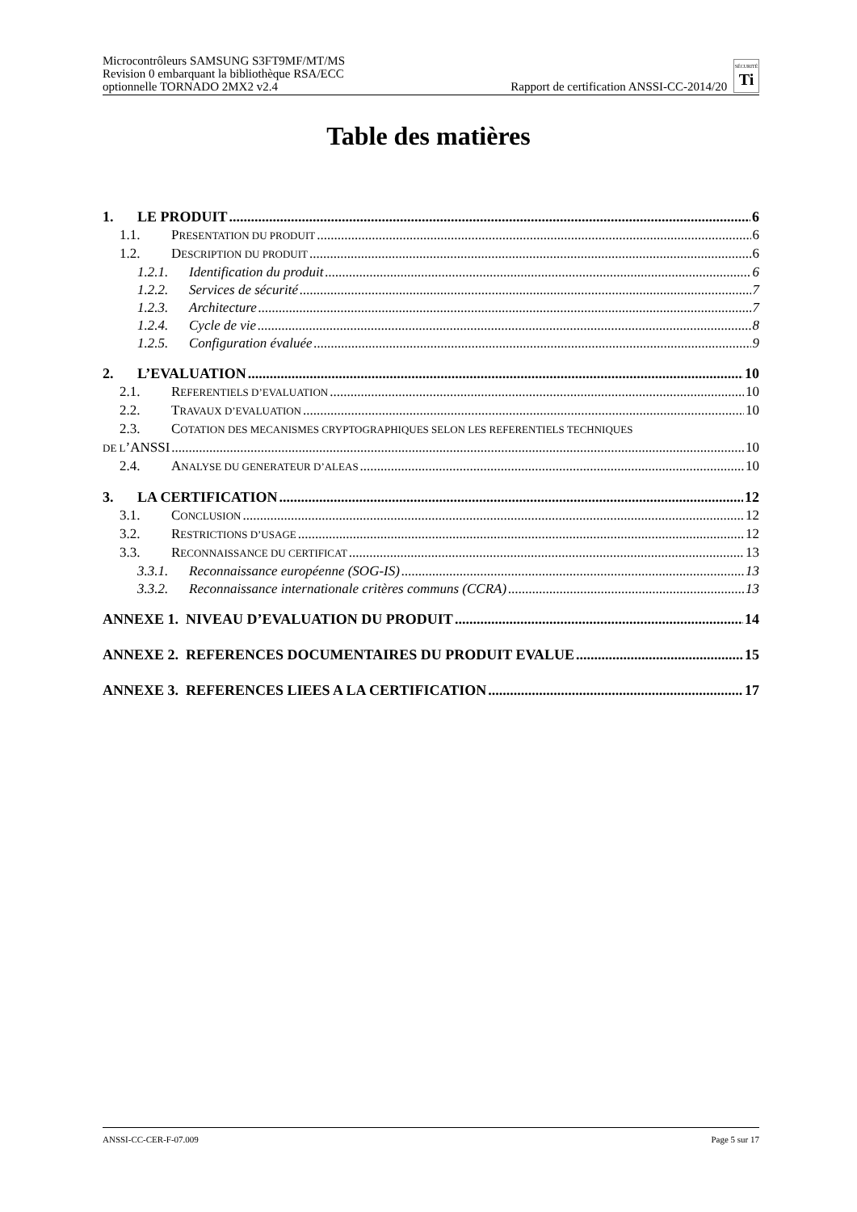Microcontrôleurs SAMSUNG S3FT9MF/MT/MS
Revision 0 embarquant la bibliothèque RSA/ECC
optionnelle TORNADO 2MX2 v2.4
Rapport de certification ANSSI-CC-2014/20 SÉCURITÉ
Ti
Table des matières
1. LE PRODUIT 6
1.1. PRESENTATION DU PRODUIT 6
1.2. DESCRIPTION DU PRODUIT 6
1.2.1. Identification du produit 6
1.2.2. Services de sécurité 7
1.2.3. Architecture 7
1.2.4. Cycle de vie 8
1.2.5. Configuration évaluée 9
2. L’EVALUATION 10
2.1. REFERENTIELS D’EVALUATION 10
2.2. TRAVAUX D’EVALUATION 10
2.3. COTATION DES MECANISMES CRYPTOGRAPHIQUES SELON LES REFERENTIELS TECHNIQUES
DE L’ANSSI 10
2.4. ANALYSE DU GENERATEUR D’ALEAS 10
3. LA CERTIFICATION 12
3.1. CONCLUSION 12
3.2. RESTRICTIONS D’USAGE 12
3.3. RECONNAISSANCE DU CERTIFICAT 13
3.3.1. Reconnaissance européenne (SOG-IS) 13
3.3.2. Reconnaissance internationale critères communs (CCRA) 13
ANNEXE 1. NIVEAU D’EVALUATION DU PRODUIT 14
ANNEXE 2. REFERENCES DOCUMENTAIRES DU PRODUIT EVALUE 15
ANNEXE 3. REFERENCES LIEES A LA CERTIFICATION 17
ANSSI-CC-CER-F-07.009 Page 5 sur 17